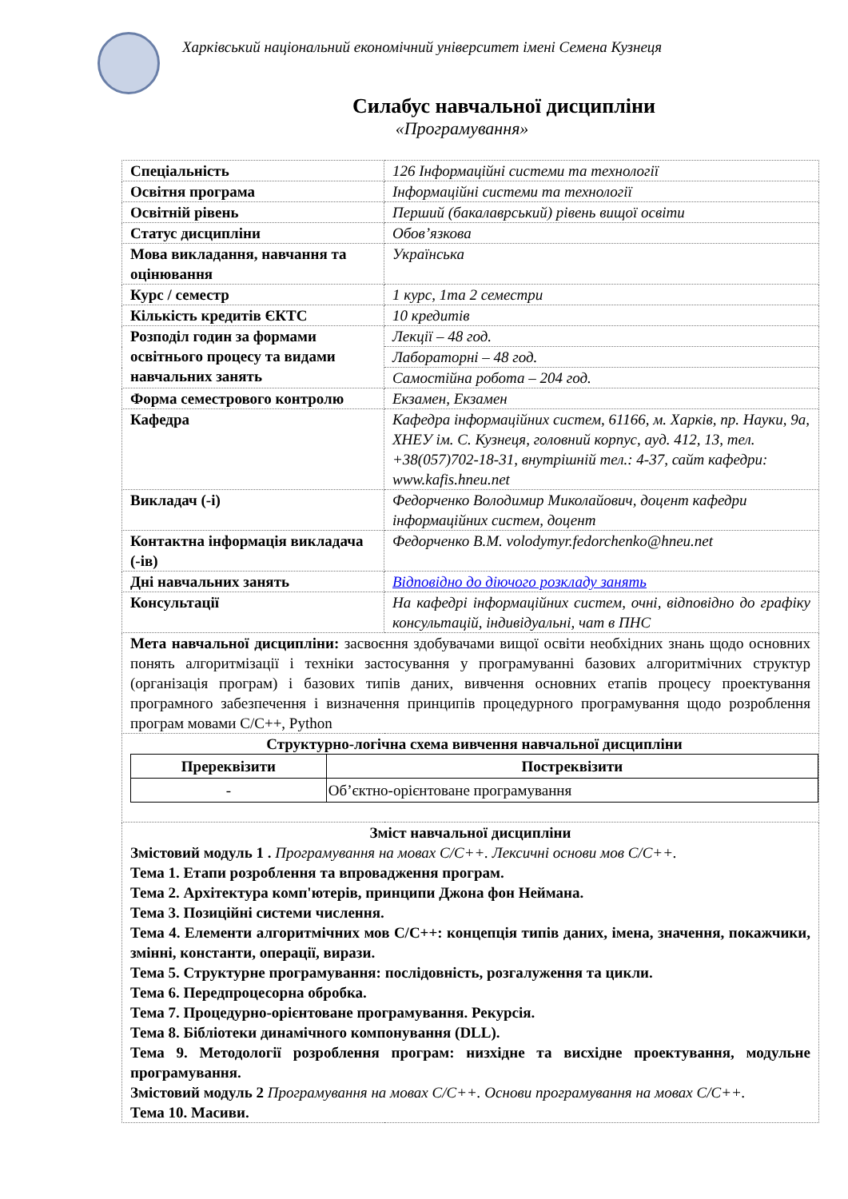Харківський національний економічний університет імені Семена Кузнеця
Силабус навчальної дисципліни
«Програмування»
| Спеціальність | 126 Інформаційні системи та технології |
| Освітня програма | Інформаційні системи та технології |
| Освітній рівень | Перший (бакалаврський) рівень вищої освіти |
| Статус дисципліни | Обов’язкова |
| Мова викладання, навчання та оцінювання | Українська |
| Курс / семестр | 1 курс, 1та 2 семестри |
| Кількість кредитів ЄКТС | 10 кредитів |
| Розподіл годин за формами освітнього процесу та видами навчальних занять | Лекції – 48 год. |
| | Лабораторні – 48 год. |
| | Самостійна робота – 204 год. |
| Форма семестрового контролю | Екзамен, Екзамен |
| Кафедра | Кафедра інформаційних систем, 61166, м. Харків, пр. Науки, 9а, ХНЕУ ім. С. Кузнеця, головний корпус, ауд. 412, 13, тел. +38(057)702-18-31, внутрішній тел.: 4-37, сайт кафедри: www.kafis.hneu.net |
| Викладач (-і) | Федорченко Володимир Миколайович, доцент кафедри інформаційних систем, доцент |
| Контактна інформація викладача (-ів) | Федорченко В.М. volodymyr.fedorchenko@hneu.net |
| Дні навчальних занять | Відповідно до діючого розкладу занять |
| Консультації | На кафедрі інформаційних систем, очні, відповідно до графіку консультацій, індивідуальні, чат в ПНС |
| Мета навчальної дисципліни: засвоєння здобувачами вищої освіти необхідних знань щодо основних понять алгоритмізації і техніки застосування у програмуванні базових алгоритмічних структур (організація програм) і базових типів даних, вивчення основних етапів процесу проектування програмного забезпечення і визначення принципів процедурного програмування щодо розроблення програм мовами С/С++, Python | |
| Структурно-логічна схема вивчення навчальної дисципліни / Пререквізити / Постреквізити / / --- / --- / / - / Об’єктно-орієнтоване програмування / | |
| Зміст навчальної дисципліни Змістовий модуль 1 . Програмування на мовах С/С++. Лексичні основи мов С/С++. Тема 1. Етапи розроблення та впровадження програм. Тема 2. Архітектура комп'ютерів, принципи Джона фон Неймана. Тема 3. Позиційні системи числення. Тема 4. Елементи алгоритмічних мов С/С++: концепція типів даних, імена, значення, покажчики, змінні, константи, операції, вирази. Тема 5. Структурне програмування: послідовність, розгалуження та цикли. Тема 6. Передпроцесорна обробка. Тема 7. Процедурно-орієнтоване програмування. Рекурсія. Тема 8. Бібліотеки динамічного компонування (DLL). Тема 9. Методології розроблення програм: низхідне та висхідне проектування, модульне програмування. Змістовий модуль 2 Програмування на мовах С/С++. Основи програмування на мовах С/С++. Тема 10. Масиви. | |